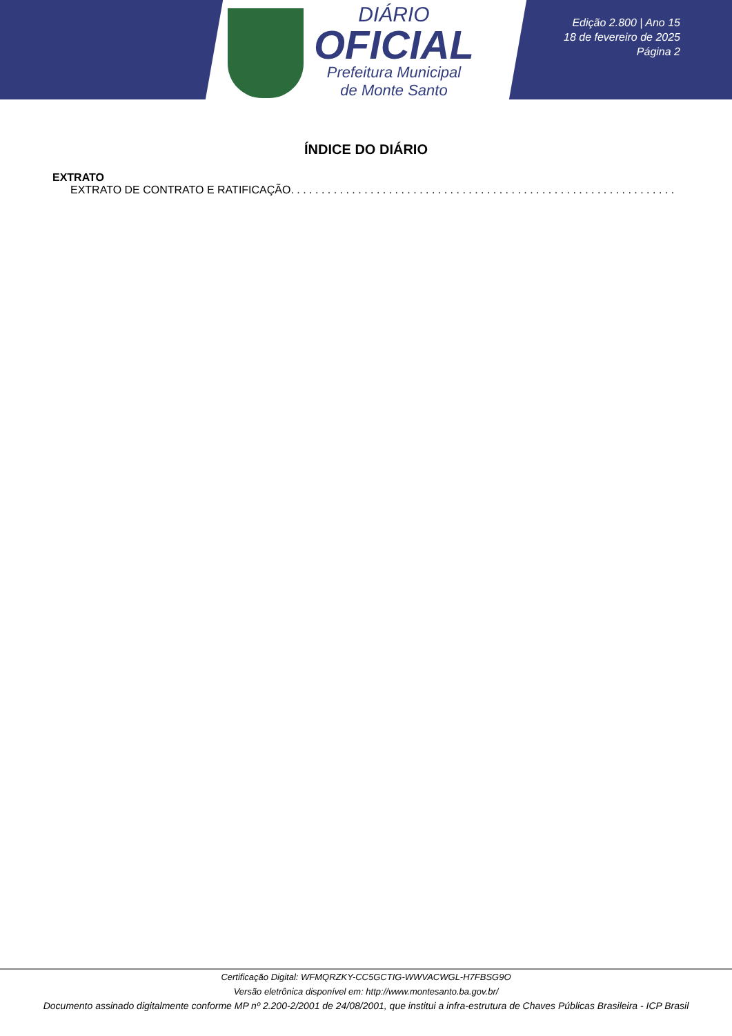DIÁRIO
OFICIAL
Prefeitura Municipal
de Monte Santo
Edição 2.800 | Ano 15
18 de fevereiro de 2025
Página 2
ÍNDICE DO DIÁRIO
EXTRATO
EXTRATO DE CONTRATO E RATIFICAÇÃO. . . . . . . . . . . . . . . . . . . . . . . . . . . . . . . . . . . . . . . . . . . . . . . . . . . . . . . . . . . . . . .
Certificação Digital: WFMQRZKY-CC5GCTIG-WWVACWGL-H7FBSG9O
Versão eletrônica disponível em: http://www.montesanto.ba.gov.br/
Documento assinado digitalmente conforme MP nº 2.200-2/2001 de 24/08/2001, que institui a infra-estrutura de Chaves Públicas Brasileira - ICP Brasil